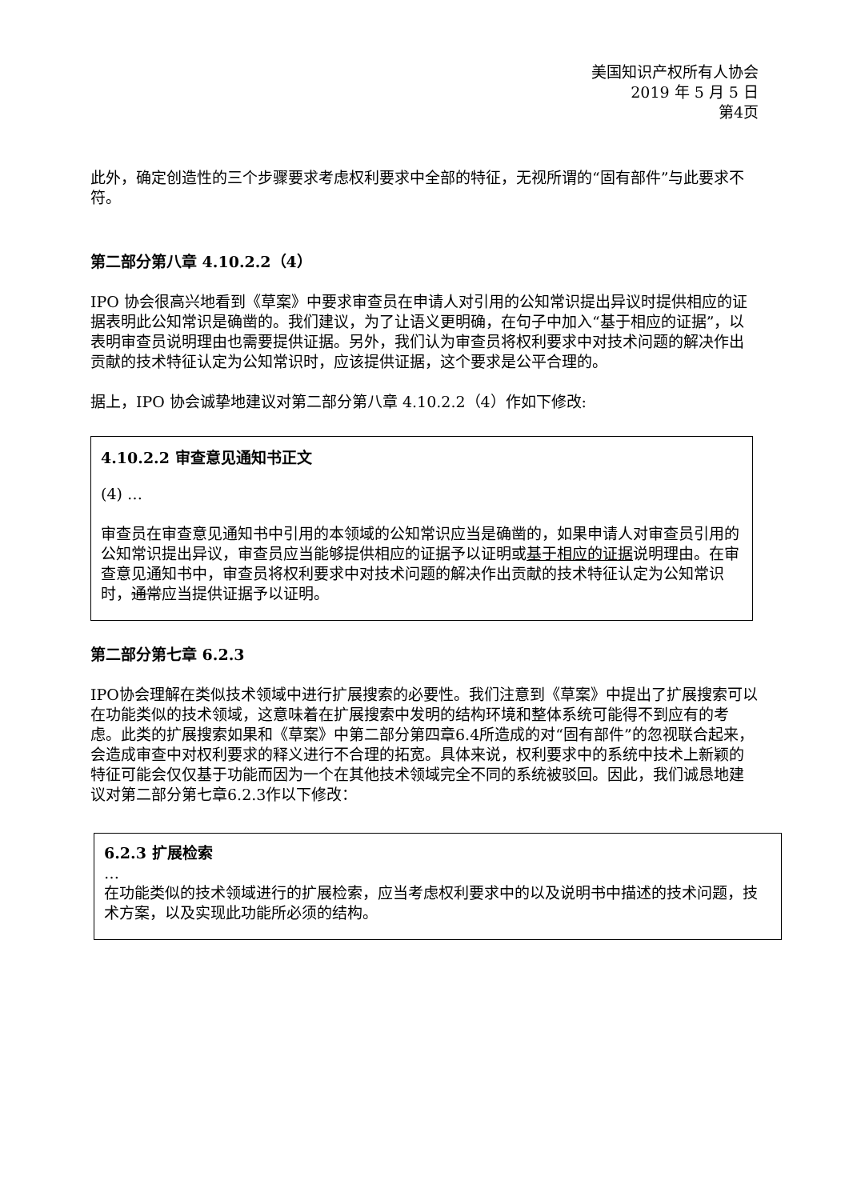美国知识产权所有人协会
2019 年 5 月 5 日
第4页
此外，确定创造性的三个步骤要求考虑权利要求中全部的特征，无视所谓的“固有部件”与此要求不符。
第二部分第八章 4.10.2.2（4）
IPO 协会很高兴地看到《草案》中要求审查员在申请人对引用的公知常识提出异议时提供相应的证据表明此公知常识是确凿的。我们建议，为了让语义更明确，在句子中加入“基于相应的证据”，以表明审查员说明理由也需要提供证据。另外，我们认为审查员将权利要求中对技术问题的解决作出贡献的技术特征认定为公知常识时，应该提供证据，这个要求是公平合理的。
据上，IPO 协会诚挚地建议对第二部分第八章 4.10.2.2（4）作如下修改:
4.10.2.2 审查意见通知书正文
(4) …
审查员在审查意见通知书中引用的本领域的公知常识应当是确凿的，如果申请人对审查员引用的公知常识提出异议，审查员应当能够提供相应的证据予以证明或基于相应的证据说明理由。在审查意见通知书中，审查员将权利要求中对技术问题的解决作出贡献的技术特征认定为公知常识时，通常应当提供证据予以证明。
第二部分第七章 6.2.3
IPO协会理解在类似技术领域中进行扩展搜索的必要性。我们注意到《草案》中提出了扩展搜索可以在功能类似的技术领域，这意味着在扩展搜索中发明的结构环境和整体系统可能得不到应有的考虑。此类的扩展搜索如果和《草案》中第二部分第四章6.4所造成的对“固有部件”的忽视联合起来，会造成审查中对权利要求的释义进行不合理的拓宽。具体来说，权利要求中的系统中技术上新颖的特征可能会仅仅基于功能而因为一个在其他技术领域完全不同的系统被驳回。因此，我们诚恳地建议对第二部分第七章6.2.3作以下修改：
6.2.3 扩展检索
…
在功能类似的技术领域进行的扩展检索，应当考虑权利要求中的以及说明书中描述的技术问题，技术方案，以及实现此功能所必须的结构。